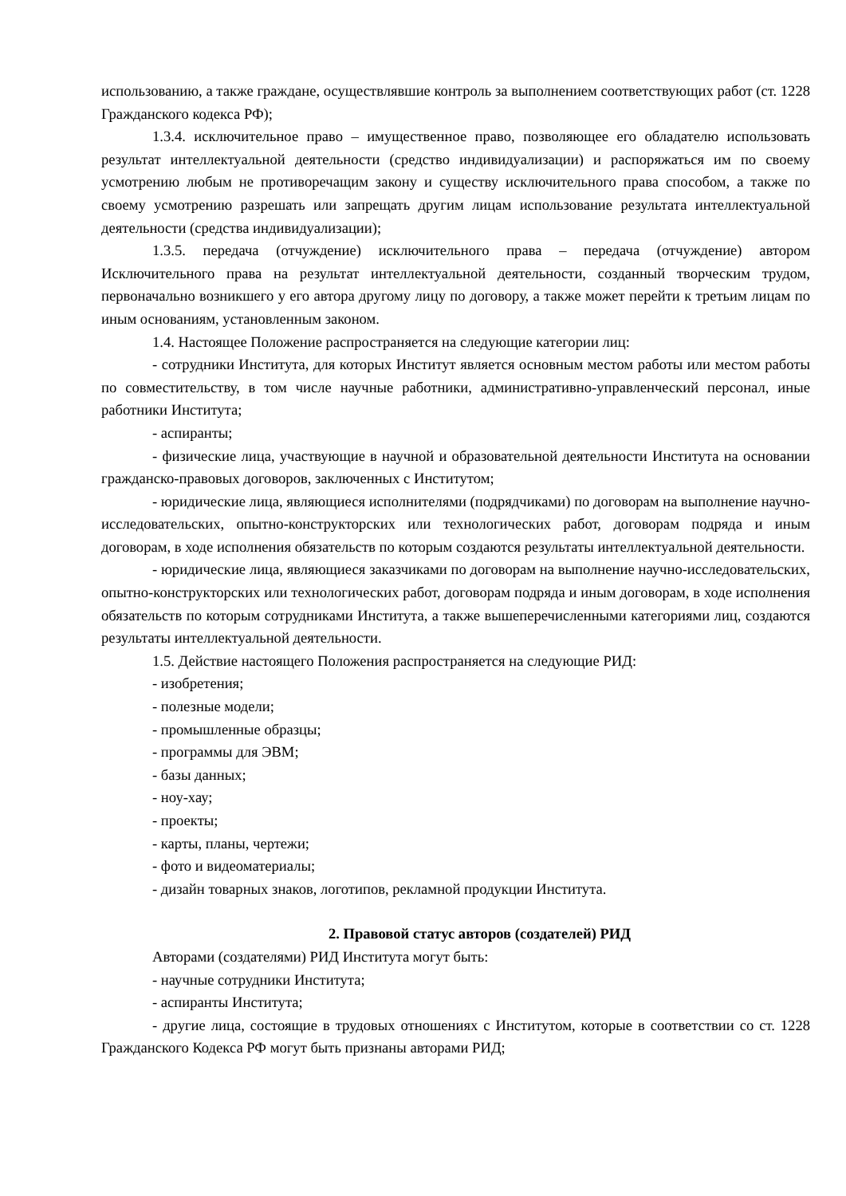использованию, а также граждане, осуществлявшие контроль за выполнением соответствующих работ (ст. 1228 Гражданского кодекса РФ);
1.3.4. исключительное право – имущественное право, позволяющее его обладателю использовать результат интеллектуальной деятельности (средство индивидуализации) и распоряжаться им по своему усмотрению любым не противоречащим закону и существу исключительного права способом, а также по своему усмотрению разрешать или запрещать другим лицам использование результата интеллектуальной деятельности (средства индивидуализации);
1.3.5. передача (отчуждение) исключительного права – передача (отчуждение) автором Исключительного права на результат интеллектуальной деятельности, созданный творческим трудом, первоначально возникшего у его автора другому лицу по договору, а также может перейти к третьим лицам по иным основаниям, установленным законом.
1.4. Настоящее Положение распространяется на следующие категории лиц:
- сотрудники Института, для которых Институт является основным местом работы или местом работы по совместительству, в том числе научные работники, административно-управленческий персонал, иные работники Института;
- аспиранты;
- физические лица, участвующие в научной и образовательной деятельности Института на основании гражданско-правовых договоров, заключенных с Институтом;
- юридические лица, являющиеся исполнителями (подрядчиками) по договорам на выполнение научно-исследовательских, опытно-конструкторских или технологических работ, договорам подряда и иным договорам, в ходе исполнения обязательств по которым создаются результаты интеллектуальной деятельности.
- юридические лица, являющиеся заказчиками по договорам на выполнение научно-исследовательских, опытно-конструкторских или технологических работ, договорам подряда и иным договорам, в ходе исполнения обязательств по которым сотрудниками Института, а также вышеперечисленными категориями лиц, создаются результаты интеллектуальной деятельности.
1.5. Действие настоящего Положения распространяется на следующие РИД:
- изобретения;
- полезные модели;
- промышленные образцы;
- программы для ЭВМ;
- базы данных;
- ноу-хау;
- проекты;
- карты, планы, чертежи;
- фото и видеоматериалы;
- дизайн товарных знаков, логотипов, рекламной продукции Института.
2. Правовой статус авторов (создателей) РИД
Авторами (создателями) РИД Института могут быть:
- научные сотрудники Института;
- аспиранты Института;
- другие лица, состоящие в трудовых отношениях с Институтом, которые в соответствии со ст. 1228 Гражданского Кодекса РФ могут быть признаны авторами РИД;